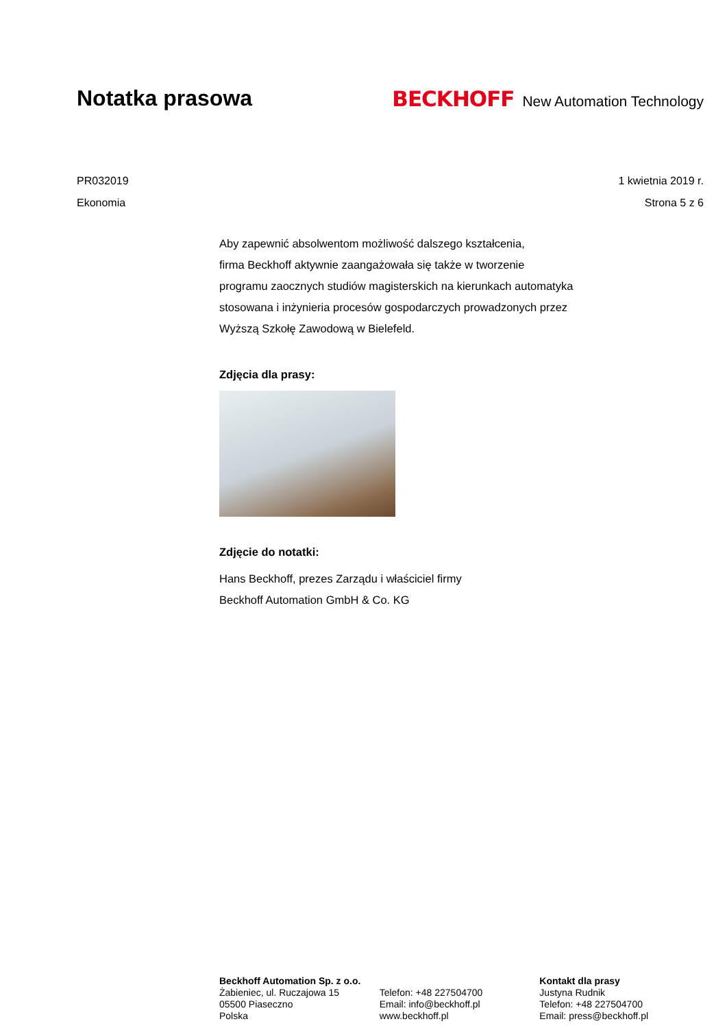Notatka prasowa BECKHOFF New Automation Technology
PR032019
Ekonomia
1 kwietnia 2019 r.
Strona 5 z 6
Aby zapewnić absolwentom możliwość dalszego kształcenia,
firma Beckhoff aktywnie zaangażowała się także w tworzenie
programu zaocznych studiów magisterskich na kierunkach automatyka
stosowana i inżynieria procesów gospodarczych prowadzonych przez
Wyższą Szkołę Zawodową w Bielefeld.
Zdjęcia dla prasy:
Zdjęcie do notatki:
Hans Beckhoff, prezes Zarządu i właściciel firmy
Beckhoff Automation GmbH & Co. KG
Beckhoff Automation Sp. z o.o.
Żabieniec, ul. Ruczajowa 15
05500 Piaseczno
Polska
Telefon: +48 227504700
Email: info@beckhoff.pl
www.beckhoff.pl
Kontakt dla prasy
Justyna Rudnik
Telefon: +48 227504700
Email: press@beckhoff.pl